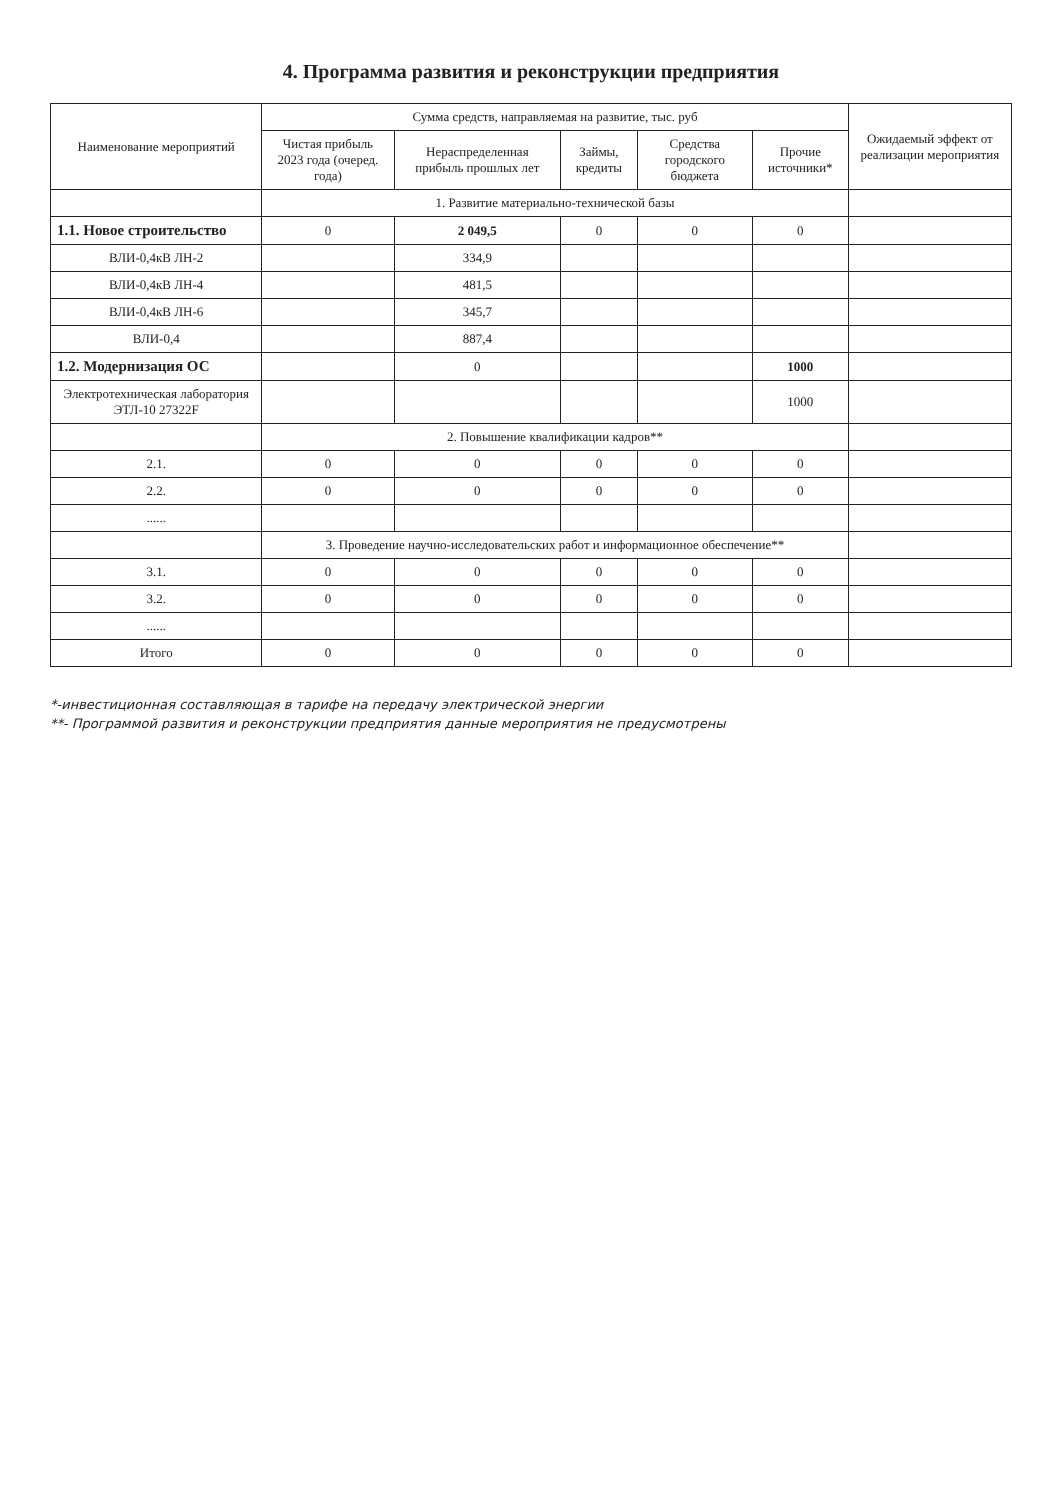4. Программа развития и реконструкции предприятия
| Наименование мероприятий | Сумма средств, направляемая на развитие, тыс. руб | | | | | Ожидаемый эффект от реализации мероприятия |
| --- | --- | --- | --- | --- | --- | --- |
| | Чистая прибыль 2023 года (очеред. года) | Нераспределенная прибыль прошлых лет | Займы, кредиты | Средства городского бюджета | Прочие источники* | |
| | 1. Развитие материально-технической базы | | | | | |
| 1.1. Новое строительство | 0 | 2 049,5 | 0 | 0 | 0 | |
| ВЛИ-0,4кВ ЛН-2 | | 334,9 | | | | |
| ВЛИ-0,4кВ ЛН-4 | | 481,5 | | | | |
| ВЛИ-0,4кВ ЛН-6 | | 345,7 | | | | |
| ВЛИ-0,4 | | 887,4 | | | | |
| 1.2. Модернизация ОС | | 0 | | | 1000 | |
| Электротехническая лаборатория ЭТЛ-10 27322F | | | | | 1000 | |
| | 2. Повышение квалификации кадров** | | | | | |
| 2.1. | 0 | 0 | 0 | 0 | 0 | |
| 2.2. | 0 | 0 | 0 | 0 | 0 | |
| ...... | | | | | | |
| | 3. Проведение научно-исследовательских работ и информационное обеспечение** | | | | | |
| 3.1. | 0 | 0 | 0 | 0 | 0 | |
| 3.2. | 0 | 0 | 0 | 0 | 0 | |
| ...... | | | | | | |
| Итого | 0 | 0 | 0 | 0 | 0 | |
*-инвестиционная составляющая в тарифе на передачу электрической энергии
**- Программой развития и реконструкции предприятия данные мероприятия не предусмотрены